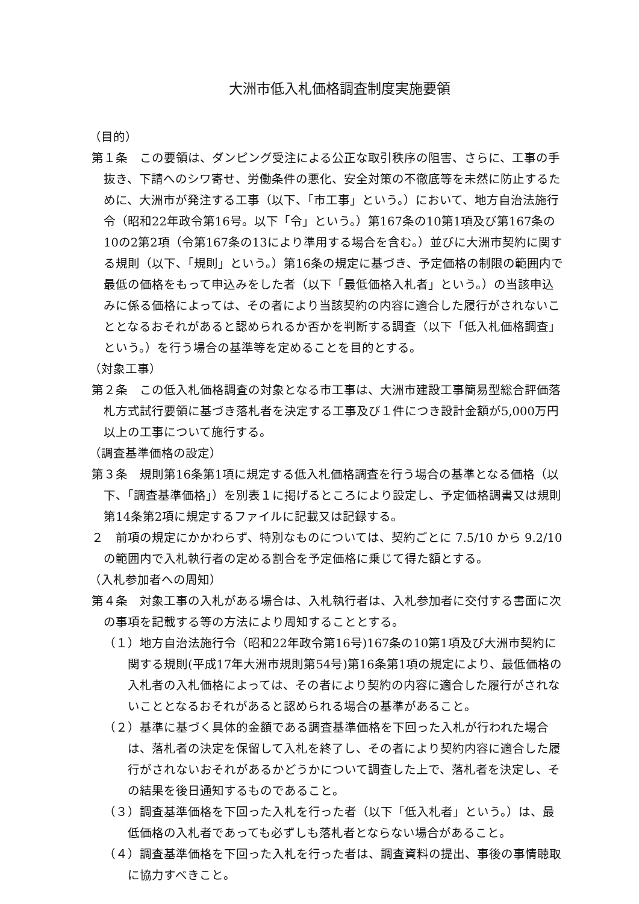大洲市低入札価格調査制度実施要領
（目的）
第１条　この要領は、ダンピング受注による公正な取引秩序の阻害、さらに、工事の手抜き、下請へのシワ寄せ、労働条件の悪化、安全対策の不徹底等を未然に防止するために、大洲市が発注する工事（以下、「市工事」という。）において、地方自治法施行令（昭和22年政令第16号。以下「令」という。）第167条の10第1項及び第167条の10の2第2項（令第167条の13により準用する場合を含む。）並びに大洲市契約に関する規則（以下、「規則」という。）第16条の規定に基づき、予定価格の制限の範囲内で最低の価格をもって申込みをした者（以下「最低価格入札者」という。）の当該申込みに係る価格によっては、その者により当該契約の内容に適合した履行がされないこととなるおそれがあると認められるか否かを判断する調査（以下「低入札価格調査」という。）を行う場合の基準等を定めることを目的とする。
（対象工事）
第２条　この低入札価格調査の対象となる市工事は、大洲市建設工事簡易型総合評価落札方式試行要領に基づき落札者を決定する工事及び１件につき設計金額が5,000万円以上の工事について施行する。
（調査基準価格の設定）
第３条　規則第16条第1項に規定する低入札価格調査を行う場合の基準となる価格（以下、「調査基準価格」）を別表１に掲げるところにより設定し、予定価格調書又は規則第14条第2項に規定するファイルに記載又は記録する。
２　前項の規定にかかわらず、特別なものについては、契約ごとに 7.5/10 から 9.2/10 の範囲内で入札執行者の定める割合を予定価格に乗じて得た額とする。
（入札参加者への周知）
第４条　対象工事の入札がある場合は、入札執行者は、入札参加者に交付する書面に次の事項を記載する等の方法により周知することとする。
（１）地方自治法施行令（昭和22年政令第16号)167条の10第1項及び大洲市契約に関する規則(平成17年大洲市規則第54号)第16条第1項の規定により、最低価格の入札者の入札価格によっては、その者により契約の内容に適合した履行がされないこととなるおそれがあると認められる場合の基準があること。
（２）基準に基づく具体的金額である調査基準価格を下回った入札が行われた場合は、落札者の決定を保留して入札を終了し、その者により契約内容に適合した履行がされないおそれがあるかどうかについて調査した上で、落札者を決定し、その結果を後日通知するものであること。
（３）調査基準価格を下回った入札を行った者（以下「低入札者」という。）は、最低価格の入札者であっても必ずしも落札者とならない場合があること。
（４）調査基準価格を下回った入札を行った者は、調査資料の提出、事後の事情聴取に協力すべきこと。